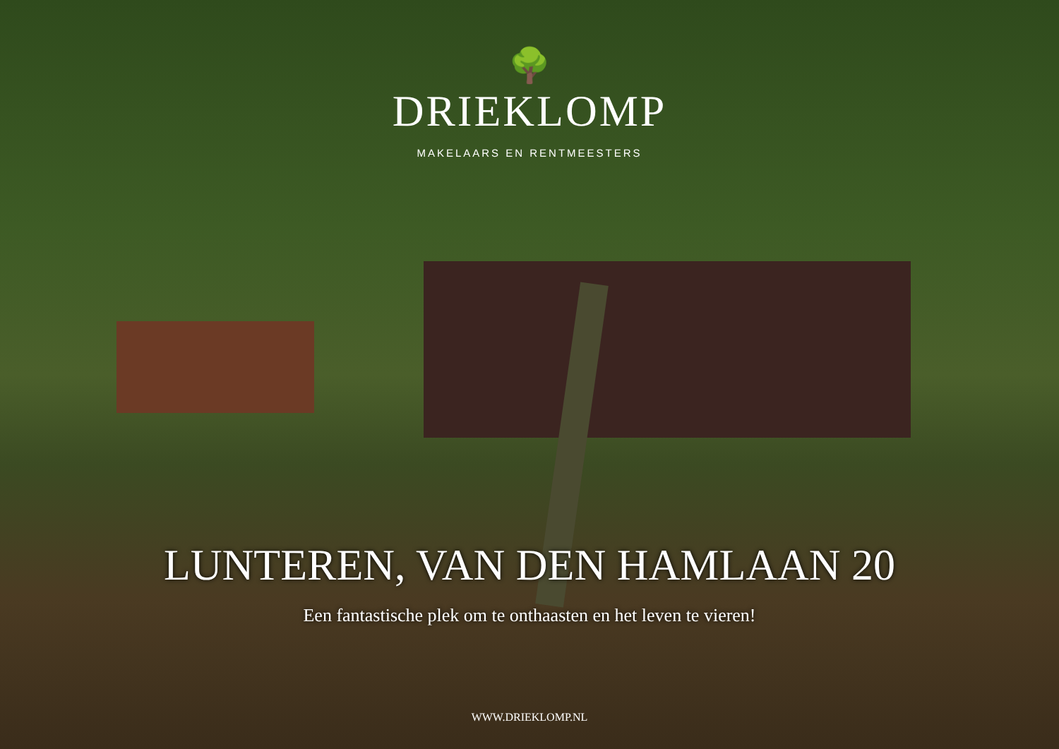🌳
DRIEKLOMP
MAKELAARS EN RENTMEESTERS
LUNTEREN, VAN DEN HAMLAAN 20
Een fantastische plek om te onthaasten en het leven te vieren!
WWW.DRIEKLOMP.NL